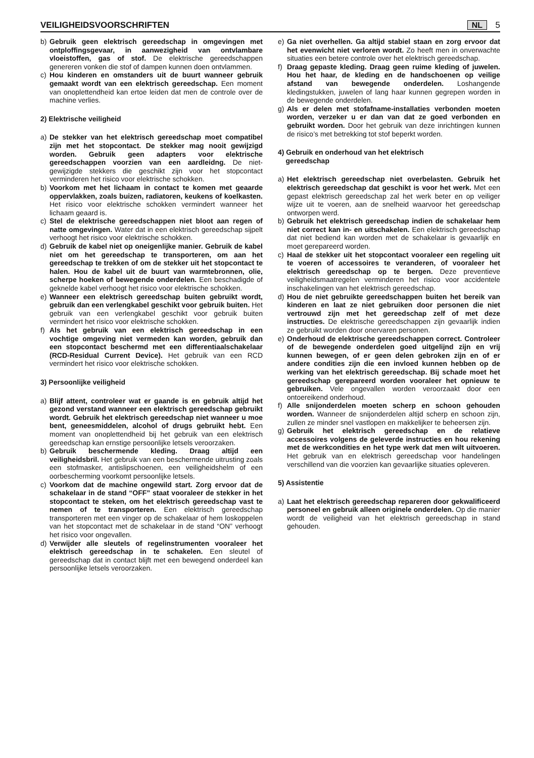VEILIGHEIDSVOORSCHRIFTEN
NL 5
b) Gebruik geen elektrisch gereedschap in omgevingen met ontploffingsgevaar, in aanwezigheid van ontvlambare vloeistoffen, gas of stof. De elektrische gereedschappen genereren vonken die stof of dampen kunnen doen ontvlammen.
c) Hou kinderen en omstanders uit de buurt wanneer gebruik gemaakt wordt van een elektrisch gereedschap. Een moment van onoplettendheid kan ertoe leiden dat men de controle over de machine verlies.
2) Elektrische veiligheid
a) De stekker van het elektrisch gereedschap moet compatibel zijn met het stopcontact. De stekker mag nooit gewijzigd worden. Gebruik geen adapters voor elektrische gereedschappen voorzien van een aardleidng. De niet-gewijzigde stekkers die geschikt zijn voor het stopcontact verminderen het risico voor elektrische schokken.
b) Voorkom met het lichaam in contact te komen met geaarde oppervlakken, zoals buizen, radiatoren, keukens of koelkasten. Het risico voor elektrische schokken vermindert wanneer het lichaam geaard is.
c) Stel de elektrische gereedschappen niet bloot aan regen of natte omgevingen. Water dat in een elektrisch gereedschap sijpelt verhoogt het risico voor elektrische schokken.
d) Gebruik de kabel niet op oneigenlijke manier. Gebruik de kabel niet om het gereedschap te transporteren, om aan het gereedschap te trekken of om de stekker uit het stopcontact te halen. Hou de kabel uit de buurt van warmtebronnen, olie, scherpe hoeken of bewegende onderdelen. Een beschadigde of geknelde kabel verhoogt het risico voor elektrische schokken.
e) Wanneer een elektrisch gereedschap buiten gebruikt wordt, gebruik dan een verlengkabel geschikt voor gebruik buiten. Het gebruik van een verlengkabel geschikt voor gebruik buiten vermindert het risico voor elektrische schokken.
f) Als het gebruik van een elektrisch gereedschap in een vochtige omgeving niet vermeden kan worden, gebruik dan een stopcontact beschermd met een differentiaalschakelaar (RCD-Residual Current Device). Het gebruik van een RCD vermindert het risico voor elektrische schokken.
3) Persoonlijke veiligheid
a) Blijf attent, controleer wat er gaande is en gebruik altijd het gezond verstand wanneer een elektrisch gereedschap gebruikt wordt. Gebruik het elektrisch gereedschap niet wanneer u moe bent, geneesmiddelen, alcohol of drugs gebruikt hebt. Een moment van onoplettendheid bij het gebruik van een elektrisch gereedschap kan ernstige persoonlijke letsels veroorzaken.
b) Gebruik beschermende kleding. Draag altijd een veiligheidsbril. Het gebruik van een beschermende uitrusting zoals een stofmasker, antislipschoenen, een veiligheidshelm of een oorbescherming voorkomt persoonlijke letsels.
c) Voorkom dat de machine ongewild start. Zorg ervoor dat de schakelaar in de stand “OFF” staat vooraleer de stekker in het stopcontact te steken, om het elektrisch gereedschap vast te nemen of te transporteren. Een elektrisch gereedschap transporteren met een vinger op de schakelaar of hem loskoppelen van het stopcontact met de schakelaar in de stand “ON” verhoogt het risico voor ongevallen.
d) Verwijder alle sleutels of regelinstrumenten vooraleer het elektrisch gereedschap in te schakelen. Een sleutel of gereedschap dat in contact blijft met een bewegend onderdeel kan persoonlijke letsels veroorzaken.
e) Ga niet overhellen. Ga altijd stabiel staan en zorg ervoor dat het evenwicht niet verloren wordt. Zo heeft men in onverwachte situaties een betere controle over het elektrisch gereedschap.
f) Draag gepaste kleding. Draag geen ruime kleding of juwelen. Hou het haar, de kleding en de handschoenen op veilige afstand van bewegende onderdelen. Loshangende kledingstukken, juwelen of lang haar kunnen gegrepen worden in de bewegende onderdelen.
g) Als er delen met stofafname-installaties verbonden moeten worden, verzeker u er dan van dat ze goed verbonden en gebruikt worden. Door het gebruik van deze inrichtingen kunnen de risico’s met betrekking tot stof beperkt worden.
4) Gebruik en onderhoud van het elektrisch
gereedschap
a) Het elektrisch gereedschap niet overbelasten. Gebruik het elektrisch gereedschap dat geschikt is voor het werk. Met een gepast elektrisch gereedschap zal het werk beter en op veiliger wijze uit te voeren, aan de snelheid waarvoor het gereedschap ontworpen werd.
b) Gebruik het elektrisch gereedschap indien de schakelaar hem niet correct kan in- en uitschakelen. Een elektrisch gereedschap dat niet bediend kan worden met de schakelaar is gevaarlijk en moet gerepareerd worden.
c) Haal de stekker uit het stopcontact vooraleer een regeling uit te voeren of accessoires te veranderen, of vooraleer het elektrisch gereedschap op te bergen. Deze preventieve veiligheidsmaatregelen verminderen het risico voor accidentele inschakelingen van het elektrisch gereedschap.
d) Hou de niet gebruikte gereedschappen buiten het bereik van kinderen en laat ze niet gebruiken door personen die niet vertrouwd zijn met het gereedschap zelf of met deze instructies. De elektrische gereedschappen zijn gevaarlijk indien ze gebruikt worden door onervaren personen.
e) Onderhoud de elektrische gereedschappen correct. Controleer of de bewegende onderdelen goed uitgelijnd zijn en vrij kunnen bewegen, of er geen delen gebroken zijn en of er andere condities zijn die een invloed kunnen hebben op de werking van het elektrisch gereedschap. Bij schade moet het gereedschap gerepareerd worden vooraleer het opnieuw te gebruiken. Vele ongevallen worden veroorzaakt door een ontoereikend onderhoud.
f) Alle snijonderdelen moeten scherp en schoon gehouden worden. Wanneer de snijonderdelen altijd scherp en schoon zijn, zullen ze minder snel vastlopen en makkelijker te beheersen zijn.
g) Gebruik het elektrisch gereedschap en de relatieve accessoires volgens de geleverde instructies en hou rekening met de werkcondities en het type werk dat men wilt uitvoeren. Het gebruik van en elektrisch gereedschap voor handelingen verschillend van die voorzien kan gevaarlijke situaties opleveren.
5) Assistentie
a) Laat het elektrisch gereedschap repareren door gekwalificeerd personeel en gebruik alleen originele onderdelen. Op die manier wordt de veiligheid van het elektrisch gereedschap in stand gehouden.